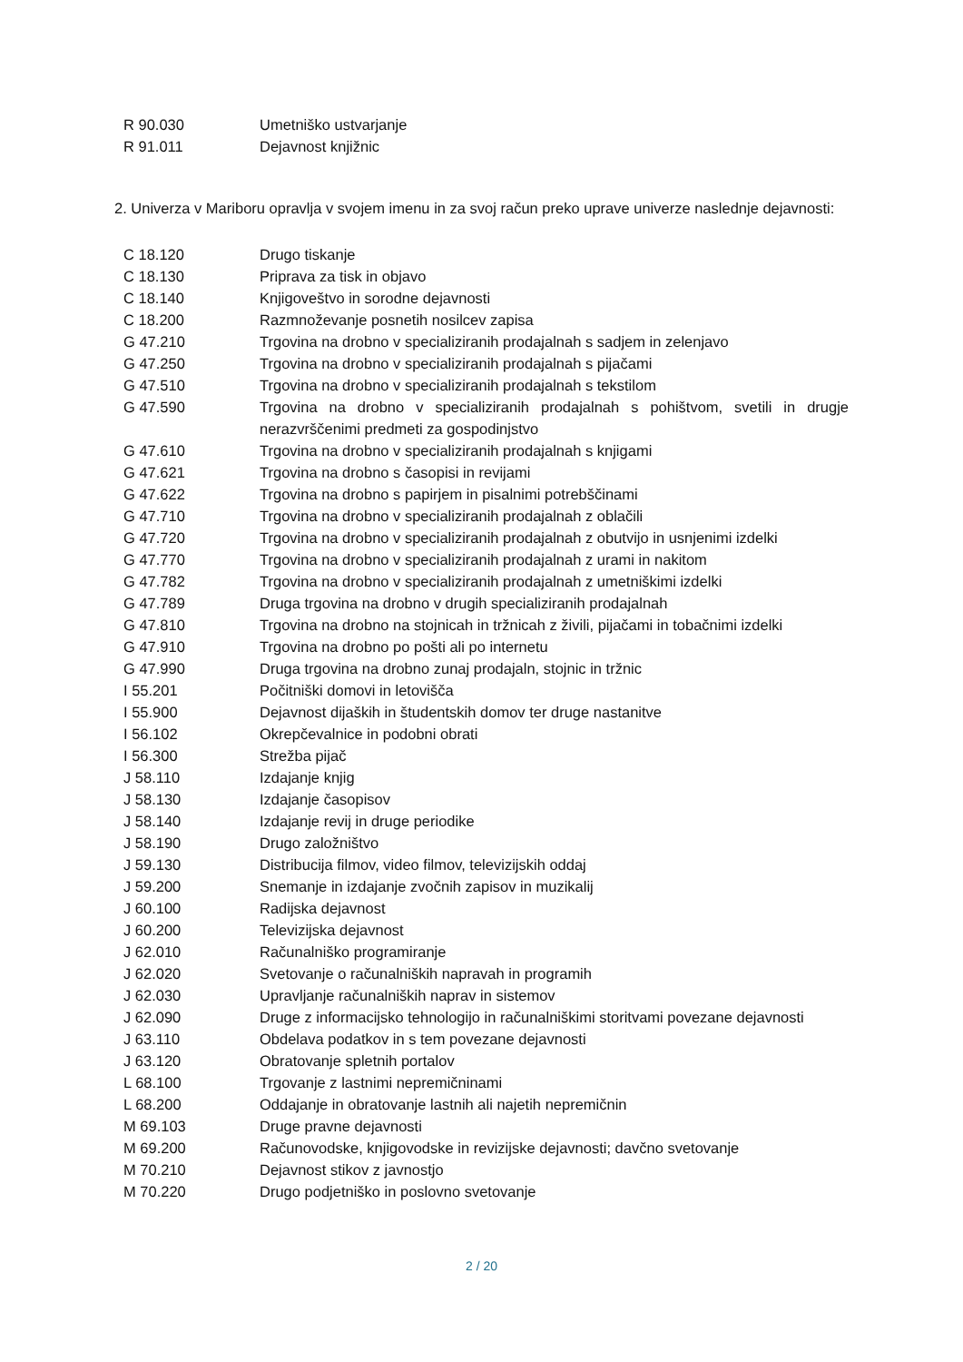| R 90.030 | Umetniško ustvarjanje |
| R 91.011 | Dejavnost knjižnic |
2. Univerza v Mariboru opravlja v svojem imenu in za svoj račun preko uprave univerze naslednje dejavnosti:
| C 18.120 | Drugo tiskanje |
| C 18.130 | Priprava za tisk in objavo |
| C 18.140 | Knjigoveštvo in sorodne dejavnosti |
| C 18.200 | Razmnoževanje posnetih nosilcev zapisa |
| G 47.210 | Trgovina na drobno v specializiranih prodajalnah s sadjem in zelenjavo |
| G 47.250 | Trgovina na drobno v specializiranih prodajalnah s pijačami |
| G 47.510 | Trgovina na drobno v specializiranih prodajalnah s tekstilom |
| G 47.590 | Trgovina na drobno v specializiranih prodajalnah s pohištvom, svetili in drugje nerazvrščenimi predmeti za gospodinjstvo |
| G 47.610 | Trgovina na drobno v specializiranih prodajalnah s knjigami |
| G 47.621 | Trgovina na drobno s časopisi in revijami |
| G 47.622 | Trgovina na drobno s papirjem in pisalnimi potrebščinami |
| G 47.710 | Trgovina na drobno v specializiranih prodajalnah z oblačili |
| G 47.720 | Trgovina na drobno v specializiranih prodajalnah z obutvijo in usnjenimi izdelki |
| G 47.770 | Trgovina na drobno v specializiranih prodajalnah z urami in nakitom |
| G 47.782 | Trgovina na drobno v specializiranih prodajalnah z umetniškimi izdelki |
| G 47.789 | Druga trgovina na drobno v drugih specializiranih prodajalnah |
| G 47.810 | Trgovina na drobno na stojnicah in tržnicah z živili, pijačami in tobačnimi izdelki |
| G 47.910 | Trgovina na drobno po pošti ali po internetu |
| G 47.990 | Druga trgovina na drobno zunaj prodajaln, stojnic in tržnic |
| I 55.201 | Počitniški domovi in letovišča |
| I 55.900 | Dejavnost dijaških in študentskih domov ter druge nastanitve |
| I 56.102 | Okrepčevalnice in podobni obrati |
| I 56.300 | Strežba pijač |
| J 58.110 | Izdajanje knjig |
| J 58.130 | Izdajanje časopisov |
| J 58.140 | Izdajanje revij in druge periodike |
| J 58.190 | Drugo založništvo |
| J 59.130 | Distribucija filmov, video filmov, televizijskih oddaj |
| J 59.200 | Snemanje in izdajanje zvočnih zapisov in muzikalij |
| J 60.100 | Radijska dejavnost |
| J 60.200 | Televizijska dejavnost |
| J 62.010 | Računalniško programiranje |
| J 62.020 | Svetovanje o računalniških napravah in programih |
| J 62.030 | Upravljanje računalniških naprav in sistemov |
| J 62.090 | Druge z informacijsko tehnologijo in računalniškimi storitvami povezane dejavnosti |
| J 63.110 | Obdelava podatkov in s tem povezane dejavnosti |
| J 63.120 | Obratovanje spletnih portalov |
| L 68.100 | Trgovanje z lastnimi nepremičninami |
| L 68.200 | Oddajanje in obratovanje lastnih ali najetih nepremičnin |
| M 69.103 | Druge pravne dejavnosti |
| M 69.200 | Računovodske, knjigovodske in revizijske dejavnosti; davčno svetovanje |
| M 70.210 | Dejavnost stikov z javnostjo |
| M 70.220 | Drugo podjetniško in poslovno svetovanje |
2 / 20